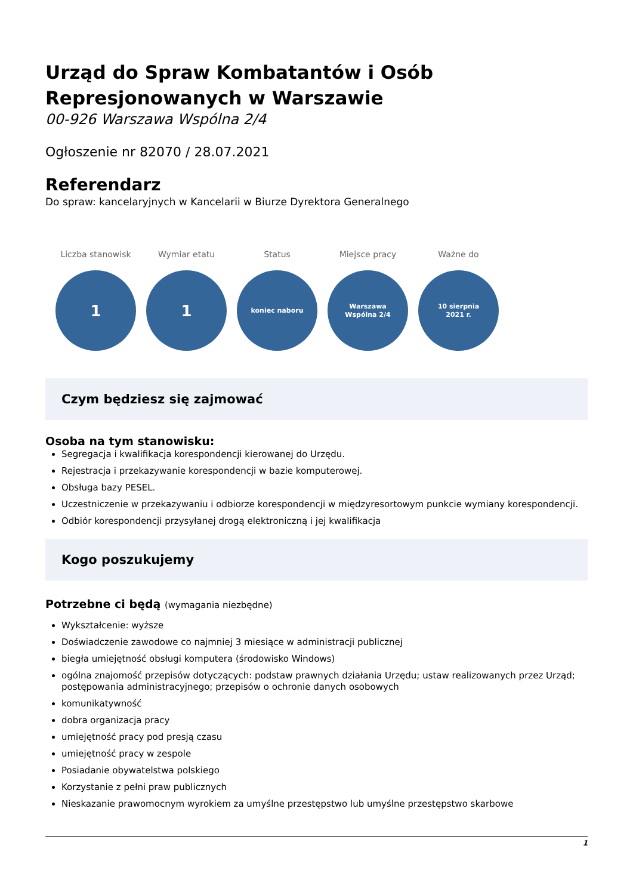Urząd do Spraw Kombatantów i Osób Represjonowanych w Warszawie
00-926 Warszawa Wspólna 2/4
Ogłoszenie nr 82070 / 28.07.2021
Referendarz
Do spraw: kancelaryjnych w Kancelarii w Biurze Dyrektora Generalnego
Liczba stanowisk
1
Wymiar etatu
1
Status
koniec naboru
Miejsce pracy
Warszawa
Wspólna 2/4
Ważne do
10 sierpnia
2021 r.
Czym będziesz się zajmować
Osoba na tym stanowisku:
Segregacja i kwalifikacja korespondencji kierowanej do Urzędu.
Rejestracja i przekazywanie korespondencji w bazie komputerowej.
Obsługa bazy PESEL.
Uczestniczenie w przekazywaniu i odbiorze korespondencji w międzyresortowym punkcie wymiany korespondencji.
Odbiór korespondencji przysyłanej drogą elektroniczną i jej kwalifikacja
Kogo poszukujemy
Potrzebne ci będą (wymagania niezbędne)
Wykształcenie: wyższe
Doświadczenie zawodowe co najmniej 3 miesiące w administracji publicznej
biegła umiejętność obsługi komputera (środowisko Windows)
ogólna znajomość przepisów dotyczących: podstaw prawnych działania Urzędu; ustaw realizowanych przez Urząd; postępowania administracyjnego; przepisów o ochronie danych osobowych
komunikatywność
dobra organizacja pracy
umiejętność pracy pod presją czasu
umiejętność pracy w zespole
Posiadanie obywatelstwa polskiego
Korzystanie z pełni praw publicznych
Nieskazanie prawomocnym wyrokiem za umyślne przestępstwo lub umyślne przestępstwo skarbowe
1